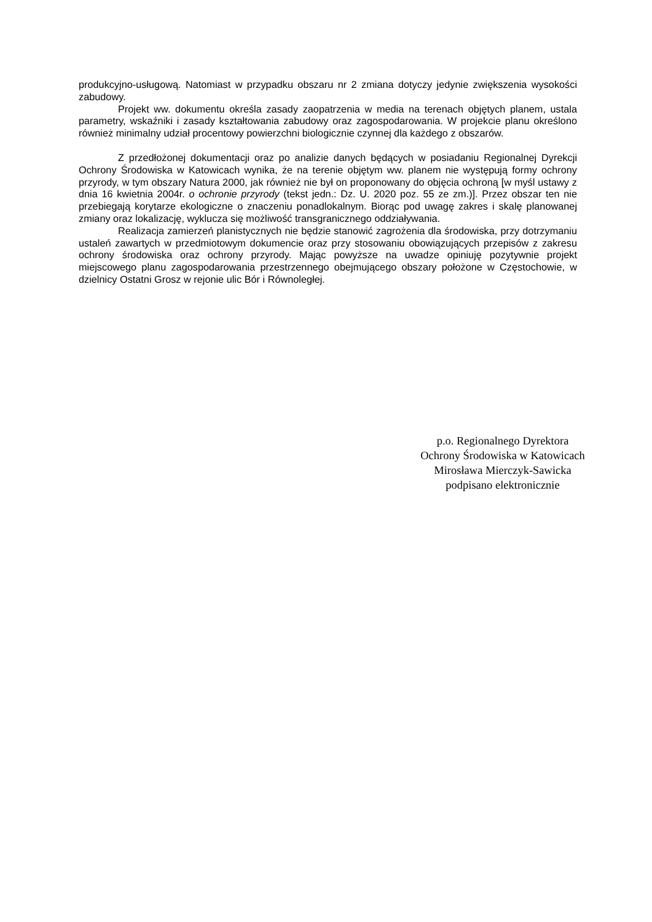produkcyjno-usługową. Natomiast w przypadku obszaru nr 2 zmiana dotyczy jedynie zwiększenia wysokości zabudowy.
Projekt ww. dokumentu określa zasady zaopatrzenia w media na terenach objętych planem, ustala parametry, wskaźniki i zasady kształtowania zabudowy oraz zagospodarowania. W projekcie planu określono również minimalny udział procentowy powierzchni biologicznie czynnej dla każdego z obszarów.
Z przedłożonej dokumentacji oraz po analizie danych będących w posiadaniu Regionalnej Dyrekcji Ochrony Środowiska w Katowicach wynika, że na terenie objętym ww. planem nie występują formy ochrony przyrody, w tym obszary Natura 2000, jak również nie był on proponowany do objęcia ochroną [w myśl ustawy z dnia 16 kwietnia 2004r. o ochronie przyrody (tekst jedn.: Dz. U. 2020 poz. 55 ze zm.)]. Przez obszar ten nie przebiegają korytarze ekologiczne o znaczeniu ponadlokalnym. Biorąc pod uwagę zakres i skalę planowanej zmiany oraz lokalizację, wyklucza się możliwość transgranicznego oddziaływania.
Realizacja zamierzeń planistycznych nie będzie stanowić zagrożenia dla środowiska, przy dotrzymaniu ustaleń zawartych w przedmiotowym dokumencie oraz przy stosowaniu obowiązujących przepisów z zakresu ochrony środowiska oraz ochrony przyrody. Mając powyższe na uwadze opiniuję pozytywnie projekt miejscowego planu zagospodarowania przestrzennego obejmującego obszary położone w Częstochowie, w dzielnicy Ostatni Grosz w rejonie ulic Bór i Równoległej.
p.o. Regionalnego Dyrektora
Ochrony Środowiska w Katowicach
Mirosława Mierczyk-Sawicka
podpisano elektronicznie